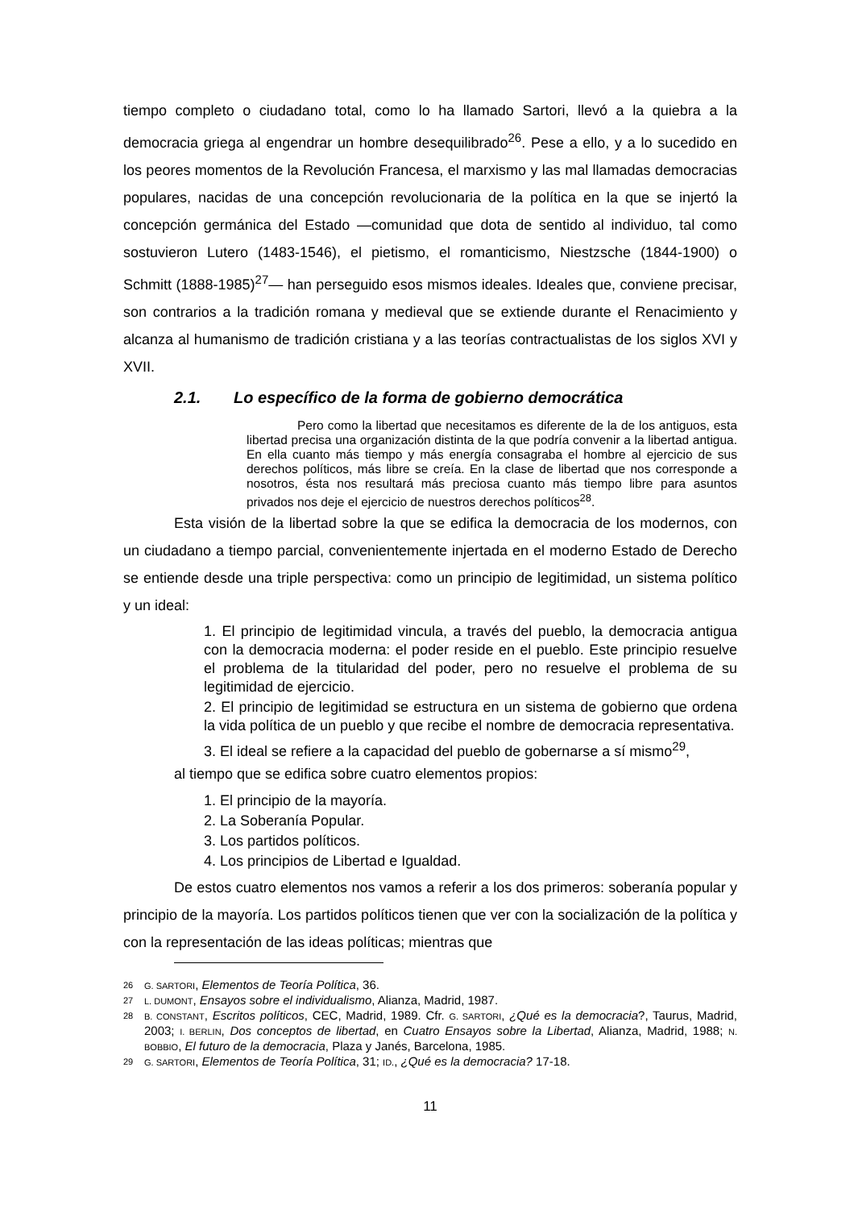tiempo completo o ciudadano total, como lo ha llamado Sartori, llevó a la quiebra a la democracia griega al engendrar un hombre desequilibrado<sup>26</sup>. Pese a ello, y a lo sucedido en los peores momentos de la Revolución Francesa, el marxismo y las mal llamadas democracias populares, nacidas de una concepción revolucionaria de la política en la que se injertó la concepción germánica del Estado —comunidad que dota de sentido al individuo, tal como sostuvieron Lutero (1483-1546), el pietismo, el romanticismo, Niestzsche (1844-1900) o Schmitt (1888-1985)<sup>27</sup>— han perseguido esos mismos ideales. Ideales que, conviene precisar, son contrarios a la tradición romana y medieval que se extiende durante el Renacimiento y alcanza al humanismo de tradición cristiana y a las teorías contractualistas de los siglos XVI y XVII.
2.1. Lo específico de la forma de gobierno democrática
Pero como la libertad que necesitamos es diferente de la de los antiguos, esta libertad precisa una organización distinta de la que podría convenir a la libertad antigua. En ella cuanto más tiempo y más energía consagraba el hombre al ejercicio de sus derechos políticos, más libre se creía. En la clase de libertad que nos corresponde a nosotros, ésta nos resultará más preciosa cuanto más tiempo libre para asuntos privados nos deje el ejercicio de nuestros derechos políticos<sup>28</sup>.
Esta visión de la libertad sobre la que se edifica la democracia de los modernos, con un ciudadano a tiempo parcial, convenientemente injertada en el moderno Estado de Derecho se entiende desde una triple perspectiva: como un principio de legitimidad, un sistema político y un ideal:
1. El principio de legitimidad vincula, a través del pueblo, la democracia antigua con la democracia moderna: el poder reside en el pueblo. Este principio resuelve el problema de la titularidad del poder, pero no resuelve el problema de su legitimidad de ejercicio.
2. El principio de legitimidad se estructura en un sistema de gobierno que ordena la vida política de un pueblo y que recibe el nombre de democracia representativa.
3. El ideal se refiere a la capacidad del pueblo de gobernarse a sí mismo<sup>29</sup>,
al tiempo que se edifica sobre cuatro elementos propios:
1. El principio de la mayoría.
2. La Soberanía Popular.
3. Los partidos políticos.
4. Los principios de Libertad e Igualdad.
De estos cuatro elementos nos vamos a referir a los dos primeros: soberanía popular y principio de la mayoría. Los partidos políticos tienen que ver con la socialización de la política y con la representación de las ideas políticas; mientras que
26 G. SARTORI, Elementos de Teoría Política, 36.
27 L. DUMONT, Ensayos sobre el individualismo, Alianza, Madrid, 1987.
28 B. CONSTANT, Escritos políticos, CEC, Madrid, 1989. Cfr. G. SARTORI, ¿Qué es la democracia?, Taurus, Madrid, 2003; I. BERLIN, Dos conceptos de libertad, en Cuatro Ensayos sobre la Libertad, Alianza, Madrid, 1988; N. BOBBIO, El futuro de la democracia, Plaza y Janés, Barcelona, 1985.
29 G. SARTORI, Elementos de Teoría Política, 31; ID., ¿Qué es la democracia? 17-18.
11